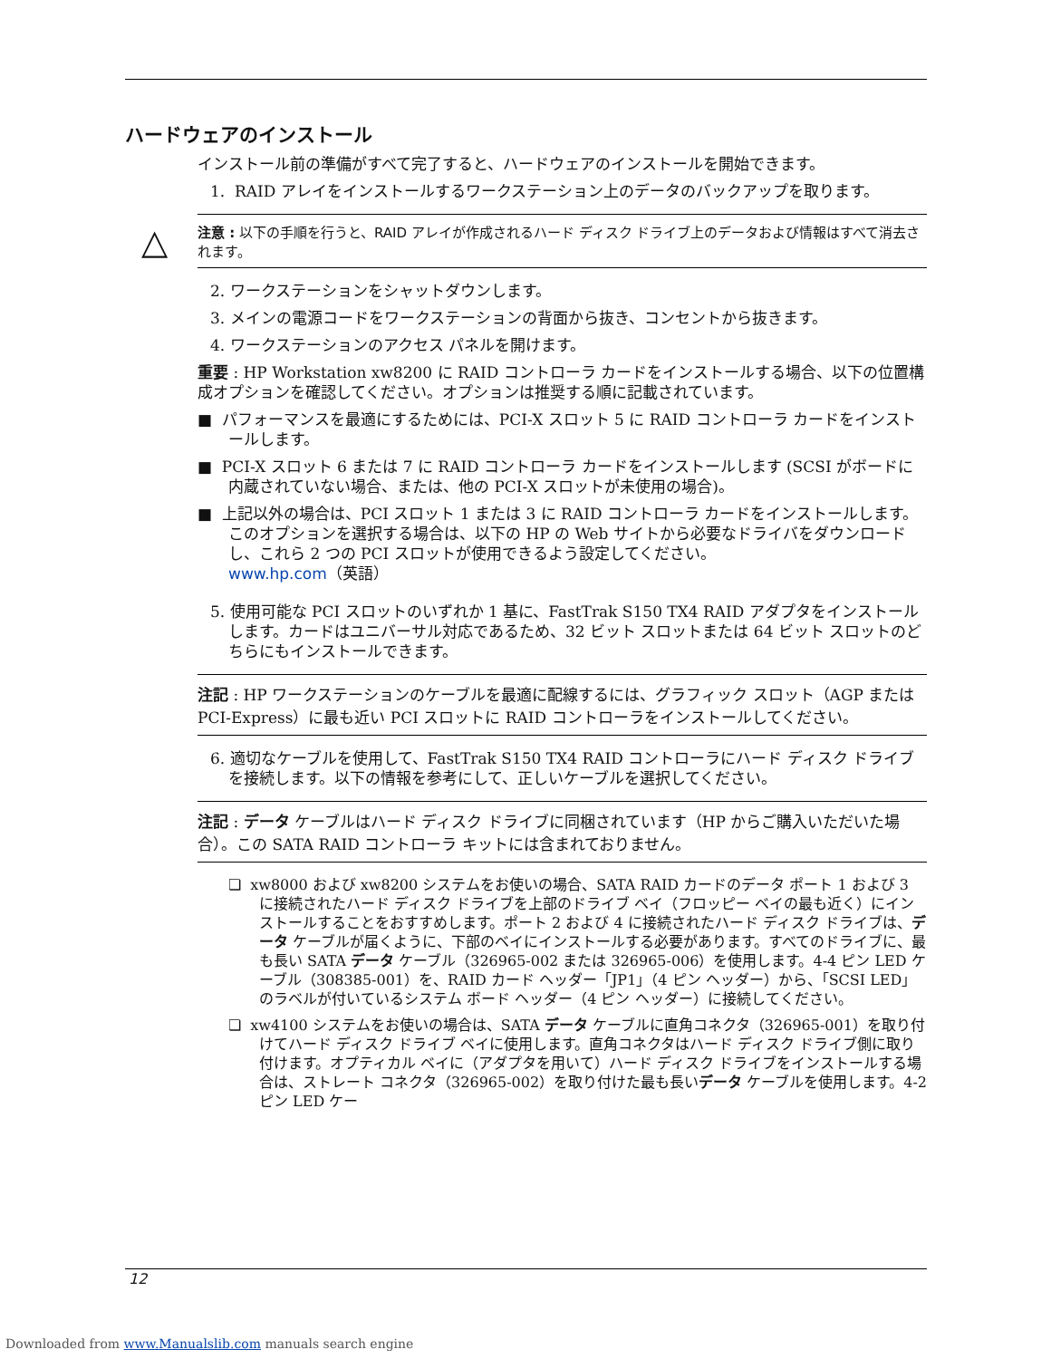ハードウェアのインストール
インストール前の準備がすべて完了すると、ハードウェアのインストールを開始できます。
1. RAID アレイをインストールするワークステーション上のデータのバックアップを取ります。
△ 注意 : 以下の手順を行うと、RAID アレイが作成されるハード ディスク ドライブ上のデータおよび情報はすべて消去されます。
2. ワークステーションをシャットダウンします。
3. メインの電源コードをワークステーションの背面から抜き、コンセントから抜きます。
4. ワークステーションのアクセス パネルを開けます。
重要 : HP Workstation xw8200 に RAID コントローラ カードをインストールする場合、以下の位置構成オプションを確認してください。オプションは推奨する順に記載されています。
■ パフォーマンスを最適にするためには、PCI-X スロット 5 に RAID コントローラ カードをインストールします。
■ PCI-X スロット 6 または 7 に RAID コントローラ カードをインストールします (SCSI がボードに内蔵されていない場合、または、他の PCI-X スロットが未使用の場合)。
■ 上記以外の場合は、PCI スロット 1 または 3 に RAID コントローラ カードをインストールします。このオプションを選択する場合は、以下の HP の Web サイトから必要なドライバをダウンロードし、これら 2 つの PCI スロットが使用できるよう設定してください。
www.hp.com（英語）
5. 使用可能な PCI スロットのいずれか 1 基に、FastTrak S150 TX4 RAID アダプタをインストールします。カードはユニバーサル対応であるため、32 ビット スロットまたは 64 ビット スロットのどちらにもインストールできます。
注記 : HP ワークステーションのケーブルを最適に配線するには、グラフィック スロット（AGP または PCI-Express）に最も近い PCI スロットに RAID コントローラをインストールしてください。
6. 適切なケーブルを使用して、FastTrak S150 TX4 RAID コントローラにハード ディスク ドライブを接続します。以下の情報を参考にして、正しいケーブルを選択してください。
注記 : データ ケーブルはハード ディスク ドライブに同梱されています（HP からご購入いただいた場合）。この SATA RAID コントローラ キットには含まれておりません。
❏ xw8000 および xw8200 システムをお使いの場合、SATA RAID カードのデータ ポート 1 および 3 に接続されたハード ディスク ドライブを上部のドライブ ベイ（フロッピー ベイの最も近く）にインストールすることをおすすめします。ポート 2 および 4 に接続されたハード ディスク ドライブは、データ ケーブルが届くように、下部のベイにインストールする必要があります。すべてのドライブに、最も長い SATA データ ケーブル（326965-002 または 326965-006）を使用します。4-4 ピン LED ケーブル（308385-001）を、RAID カード ヘッダー「JP1」（4 ピン ヘッダー）から、「SCSI LED」のラベルが付いているシステム ボード ヘッダー（4 ピン ヘッダー）に接続してください。
❏ xw4100 システムをお使いの場合は、SATA データ ケーブルに直角コネクタ（326965-001）を取り付けてハード ディスク ドライブ ベイに使用します。直角コネクタはハード ディスク ドライブ側に取り付けます。オプティカル ベイに（アダプタを用いて）ハード ディスク ドライブをインストールする場合は、ストレート コネクタ（326965-002）を取り付けた最も長いデータ ケーブルを使用します。4-2 ピン LED ケー
12
Downloaded from www.Manualslib.com manuals search engine